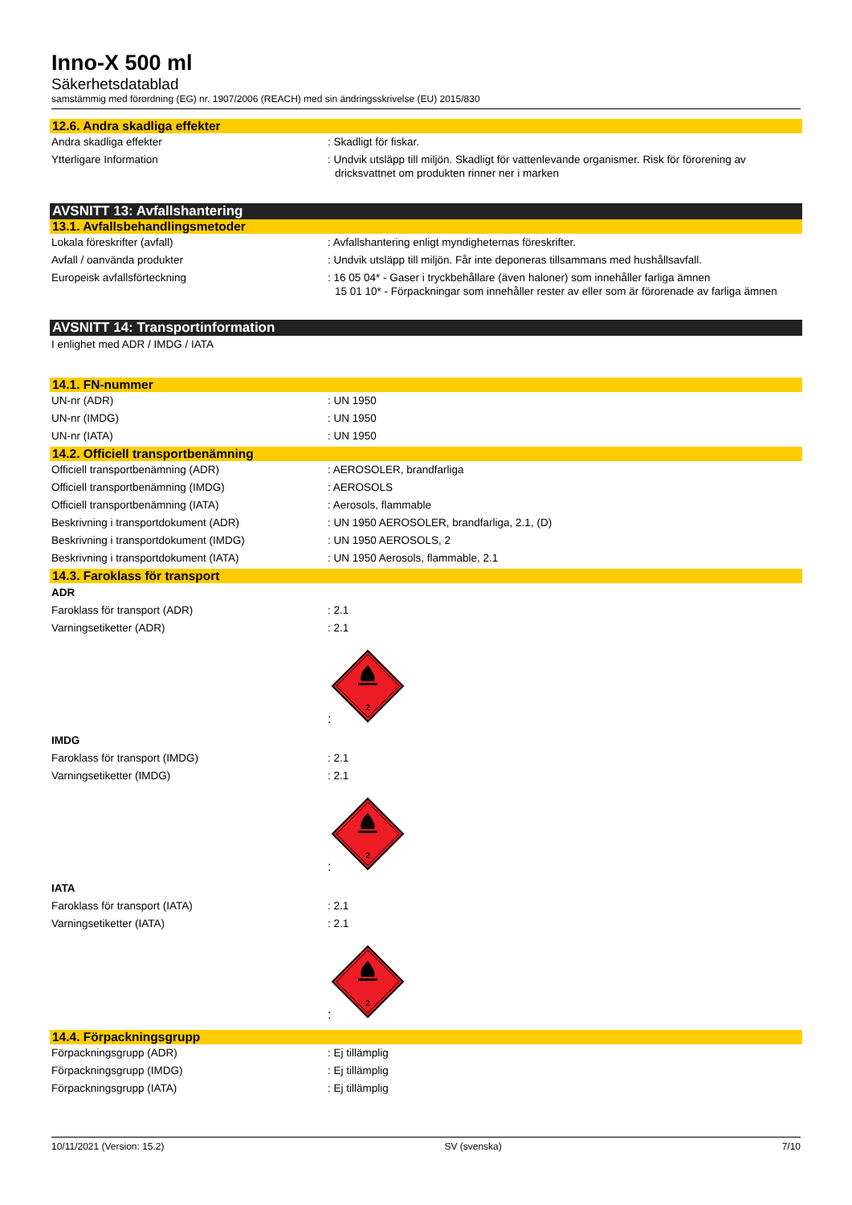Inno-X 500 ml
Säkerhetsdatablad
samstämmig med förordning (EG) nr. 1907/2006 (REACH) med sin ändringsskrivelse (EU) 2015/830
12.6. Andra skadliga effekter
Andra skadliga effekter : Skadligt för fiskar.
Ytterligare Information : Undvik utsläpp till miljön. Skadligt för vattenlevande organismer. Risk för förorening av dricksvattnet om produkten rinner ner i marken
AVSNITT 13: Avfallshantering
13.1. Avfallsbehandlingsmetoder
Lokala föreskrifter (avfall) : Avfallshantering enligt myndigheternas föreskrifter.
Avfall / oanvända produkter : Undvik utsläpp till miljön. Får inte deponeras tillsammans med hushållsavfall.
Europeisk avfallsförteckning : 16 05 04* - Gaser i tryckbehållare (även haloner) som innehåller farliga ämnen
15 01 10* - Förpackningar som innehåller rester av eller som är förorenade av farliga ämnen
AVSNITT 14: Transportinformation
I enlighet med ADR / IMDG / IATA
14.1. FN-nummer
UN-nr (ADR) : UN 1950
UN-nr (IMDG) : UN 1950
UN-nr (IATA) : UN 1950
14.2. Officiell transportbenämning
Officiell transportbenämning (ADR) : AEROSOLER, brandfarliga
Officiell transportbenämning (IMDG) : AEROSOLS
Officiell transportbenämning (IATA) : Aerosols, flammable
Beskrivning i transportdokument (ADR) : UN 1950 AEROSOLER, brandfarliga, 2.1, (D)
Beskrivning i transportdokument (IMDG) : UN 1950 AEROSOLS, 2
Beskrivning i transportdokument (IATA) : UN 1950 Aerosols, flammable, 2.1
14.3. Faroklass för transport
ADR
Faroklass för transport (ADR) : 2.1
Varningsetiketter (ADR) : 2.1
:
2
IMDG
Faroklass för transport (IMDG) : 2.1
Varningsetiketter (IMDG) : 2.1
:
2
IATA
Faroklass för transport (IATA) : 2.1
Varningsetiketter (IATA) : 2.1
:
2
14.4. Förpackningsgrupp
Förpackningsgrupp (ADR) : Ej tillämplig
Förpackningsgrupp (IMDG) : Ej tillämplig
Förpackningsgrupp (IATA) : Ej tillämplig
10/11/2021 (Version: 15.2) SV (svenska) 7/10